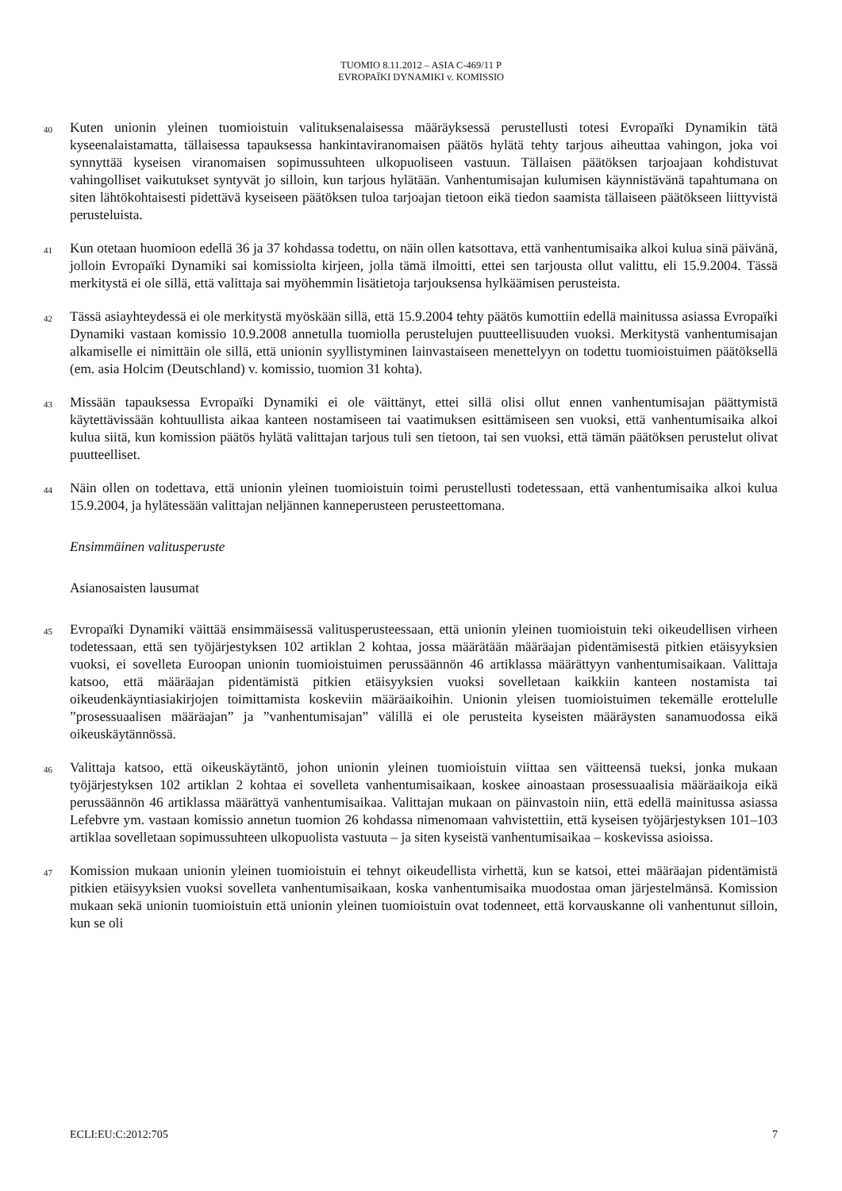TUOMIO 8.11.2012 – ASIA C-469/11 P
EVROPAÏKI DYNAMIKI v. KOMISSIO
40
Kuten unionin yleinen tuomioistuin valituksenalaisessa määräyksessä perustellusti totesi Evropaïki Dynamikin tätä kyseenalaistamatta, tällaisessa tapauksessa hankintaviranomaisen päätös hylätä tehty tarjous aiheuttaa vahingon, joka voi synnyttää kyseisen viranomaisen sopimussuhteen ulkopuoliseen vastuun. Tällaisen päätöksen tarjoajaan kohdistuvat vahingolliset vaikutukset syntyvät jo silloin, kun tarjous hylätään. Vanhentumisajan kulumisen käynnistävänä tapahtumana on siten lähtökohtaisesti pidettävä kyseiseen päätöksen tuloa tarjoajan tietoon eikä tiedon saamista tällaiseen päätökseen liittyvistä perusteluista.
41
Kun otetaan huomioon edellä 36 ja 37 kohdassa todettu, on näin ollen katsottava, että vanhentumisaika alkoi kulua sinä päivänä, jolloin Evropaïki Dynamiki sai komissiolta kirjeen, jolla tämä ilmoitti, ettei sen tarjousta ollut valittu, eli 15.9.2004. Tässä merkitystä ei ole sillä, että valittaja sai myöhemmin lisätietoja tarjouksensa hylkäämisen perusteista.
42
Tässä asiayhteydessä ei ole merkitystä myöskään sillä, että 15.9.2004 tehty päätös kumottiin edellä mainitussa asiassa Evropaïki Dynamiki vastaan komissio 10.9.2008 annetulla tuomiolla perustelujen puutteellisuuden vuoksi. Merkitystä vanhentumisajan alkamiselle ei nimittäin ole sillä, että unionin syyllistyminen lainvastaiseen menettelyyn on todettu tuomioistuimen päätöksellä (em. asia Holcim (Deutschland) v. komissio, tuomion 31 kohta).
43
Missään tapauksessa Evropaïki Dynamiki ei ole väittänyt, ettei sillä olisi ollut ennen vanhentumisajan päättymistä käytettävissään kohtuullista aikaa kanteen nostamiseen tai vaatimuksen esittämiseen sen vuoksi, että vanhentumisaika alkoi kulua siitä, kun komission päätös hylätä valittajan tarjous tuli sen tietoon, tai sen vuoksi, että tämän päätöksen perustelut olivat puutteelliset.
44
Näin ollen on todettava, että unionin yleinen tuomioistuin toimi perustellusti todetessaan, että vanhentumisaika alkoi kulua 15.9.2004, ja hylätessään valittajan neljännen kanneperusteen perusteettomana.
Ensimmäinen valitusperuste
Asianosaisten lausumat
45
Evropaïki Dynamiki väittää ensimmäisessä valitusperusteessaan, että unionin yleinen tuomioistuin teki oikeudellisen virheen todetessaan, että sen työjärjestyksen 102 artiklan 2 kohtaa, jossa määrätään määräajan pidentämisestä pitkien etäisyyksien vuoksi, ei sovelleta Euroopan unionin tuomioistuimen perussäännön 46 artiklassa määrättyyn vanhentumisaikaan. Valittaja katsoo, että määräajan pidentämistä pitkien etäisyyksien vuoksi sovelletaan kaikkiin kanteen nostamista tai oikeudenkäyntiasiakirjojen toimittamista koskeviin määräaikoihin. Unionin yleisen tuomioistuimen tekemälle erottelulle ”prosessuaalisen määräajan” ja ”vanhentumisajan” välillä ei ole perusteita kyseisten määräysten sanamuodossa eikä oikeuskäytännössä.
46
Valittaja katsoo, että oikeuskäytäntö, johon unionin yleinen tuomioistuin viittaa sen väitteensä tueksi, jonka mukaan työjärjestyksen 102 artiklan 2 kohtaa ei sovelleta vanhentumisaikaan, koskee ainoastaan prosessuaalisia määräaikoja eikä perussäännön 46 artiklassa määrättyä vanhentumisaikaa. Valittajan mukaan on päinvastoin niin, että edellä mainitussa asiassa Lefebvre ym. vastaan komissio annetun tuomion 26 kohdassa nimenomaan vahvistettiin, että kyseisen työjärjestyksen 101–103 artiklaa sovelletaan sopimussuhteen ulkopuolista vastuuta – ja siten kyseistä vanhentumisaikaa – koskevissa asioissa.
47
Komission mukaan unionin yleinen tuomioistuin ei tehnyt oikeudellista virhettä, kun se katsoi, ettei määräajan pidentämistä pitkien etäisyyksien vuoksi sovelleta vanhentumisaikaan, koska vanhentumisaika muodostaa oman järjestelmänsä. Komission mukaan sekä unionin tuomioistuin että unionin yleinen tuomioistuin ovat todenneet, että korvauskanne oli vanhentunut silloin, kun se oli
ECLI:EU:C:2012:705 7